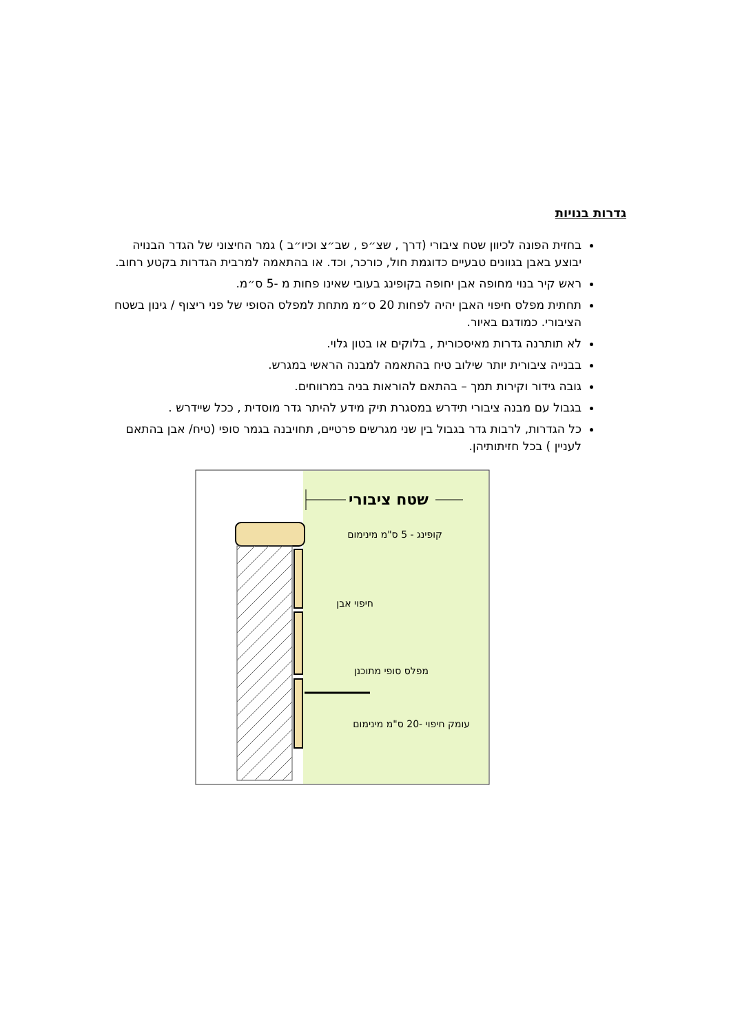גדרות בנויות
בחזית הפונה לכיוון שטח ציבורי (דרך , שצ״פ , שב״צ וכיו״ב ) גמר החיצוני של הגדר הבנויה יבוצע באבן בגוונים טבעיים כדוגמת חול, כורכר, וכד. או בהתאמה למרבית הגדרות בקטע רחוב.
ראש קיר בנוי מחופה אבן יחופה בקופינג בעובי שאינו פחות מ -5 ס״מ.
תחתית מפלס חיפוי האבן יהיה לפחות 20 ס״מ מתחת למפלס הסופי של פני ריצוף / גינון בשטח הציבורי. כמודגם באיור.
לא תותרנה גדרות מאיסכורית , בלוקים או בטון גלוי.
בבנייה ציבורית יותר שילוב טיח בהתאמה למבנה הראשי במגרש.
גובה גידור וקירות תמך – בהתאם להוראות בניה במרווחים.
בגבול עם מבנה ציבורי תידרש במסגרת תיק מידע להיתר גדר מוסדית , ככל שיידרש .
כל הגדרות, לרבות גדר בגבול בין שני מגרשים פרטיים, תחויבנה בגמר סופי (טיח/ אבן בהתאם לעניין ) בכל חזיתותיהן.
שטח ציבורי
קופינג - 5 ס"מ מינימום
חיפוי אבן
מפלס סופי מתוכנן
עומק חיפוי -20 ס"מ מינימום